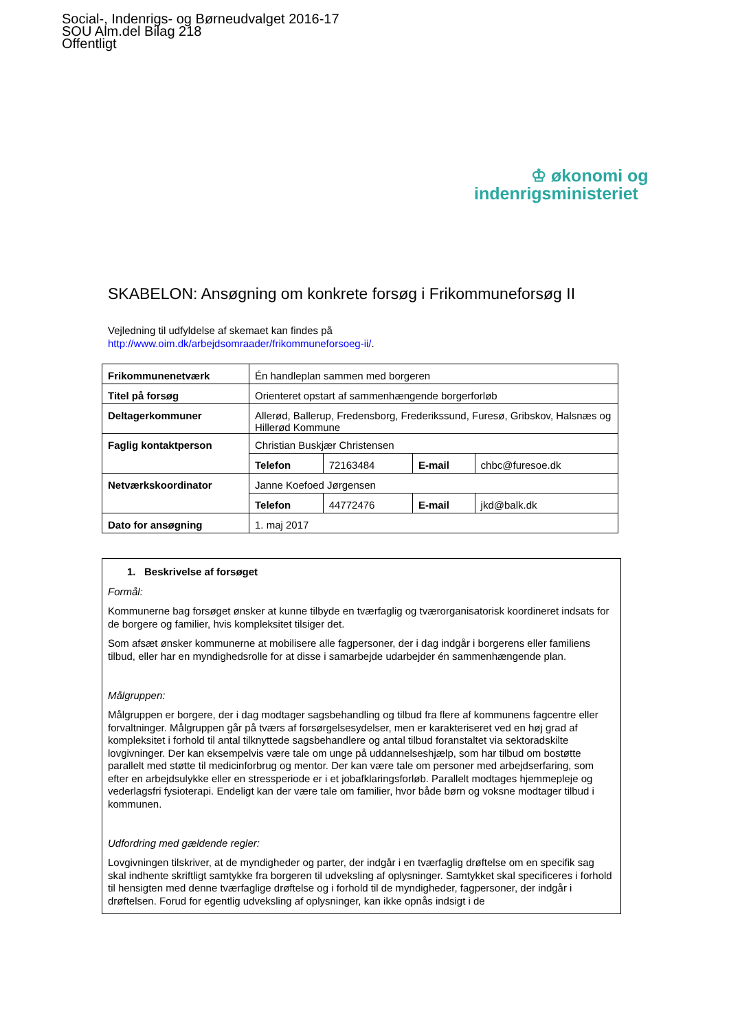Social-, Indenrigs- og Børneudvalget 2016-17
SOU Alm.del Bilag 218
Offentligt
♔ økonomi og
indenrigsministeriet
SKABELON: Ansøgning om konkrete forsøg i Frikommuneforsøg II
Vejledning til udfyldelse af skemaet kan findes på
http://www.oim.dk/arbejdsomraader/frikommuneforsoeg-ii/.
| Frikommunenetværk | Én handleplan sammen med borgeren | | | |
| Titel på forsøg | Orienteret opstart af sammenhængende borgerforløb | | | |
| Deltagerkommuner | Allerød, Ballerup, Fredensborg, Frederikssund, Furesø, Gribskov, Halsnæs og Hillerød Kommune | | | |
| Faglig kontaktperson | Christian Buskjær Christensen | | | |
| | Telefon | 72163484 | E-mail | chbc@furesoe.dk |
| Netværkskoordinator | Janne Koefoed Jørgensen | | | |
| | Telefon | 44772476 | E-mail | jkd@balk.dk |
| Dato for ansøgning | 1. maj 2017 | | | |
1. Beskrivelse af forsøget
Formål:
Kommunerne bag forsøget ønsker at kunne tilbyde en tværfaglig og tværorganisatorisk koordineret indsats for de borgere og familier, hvis kompleksitet tilsiger det.
Som afsæt ønsker kommunerne at mobilisere alle fagpersoner, der i dag indgår i borgerens eller familiens tilbud, eller har en myndighedsrolle for at disse i samarbejde udarbejder én sammenhængende plan.
Målgruppen:
Målgruppen er borgere, der i dag modtager sagsbehandling og tilbud fra flere af kommunens fagcentre eller forvaltninger. Målgruppen går på tværs af forsørgelsesydelser, men er karakteriseret ved en høj grad af kompleksitet i forhold til antal tilknyttede sagsbehandlere og antal tilbud foranstaltet via sektoradskilte lovgivninger. Der kan eksempelvis være tale om unge på uddannelseshjælp, som har tilbud om bostøtte parallelt med støtte til medicinforbrug og mentor. Der kan være tale om personer med arbejdserfaring, som efter en arbejdsulykke eller en stressperiode er i et jobafklaringsforløb. Parallelt modtages hjemmepleje og vederlagsfri fysioterapi. Endeligt kan der være tale om familier, hvor både børn og voksne modtager tilbud i kommunen.
Udfordring med gældende regler:
Lovgivningen tilskriver, at de myndigheder og parter, der indgår i en tværfaglig drøftelse om en specifik sag skal indhente skriftligt samtykke fra borgeren til udveksling af oplysninger. Samtykket skal specificeres i forhold til hensigten med denne tværfaglige drøftelse og i forhold til de myndigheder, fagpersoner, der indgår i drøftelsen. Forud for egentlig udveksling af oplysninger, kan ikke opnås indsigt i de